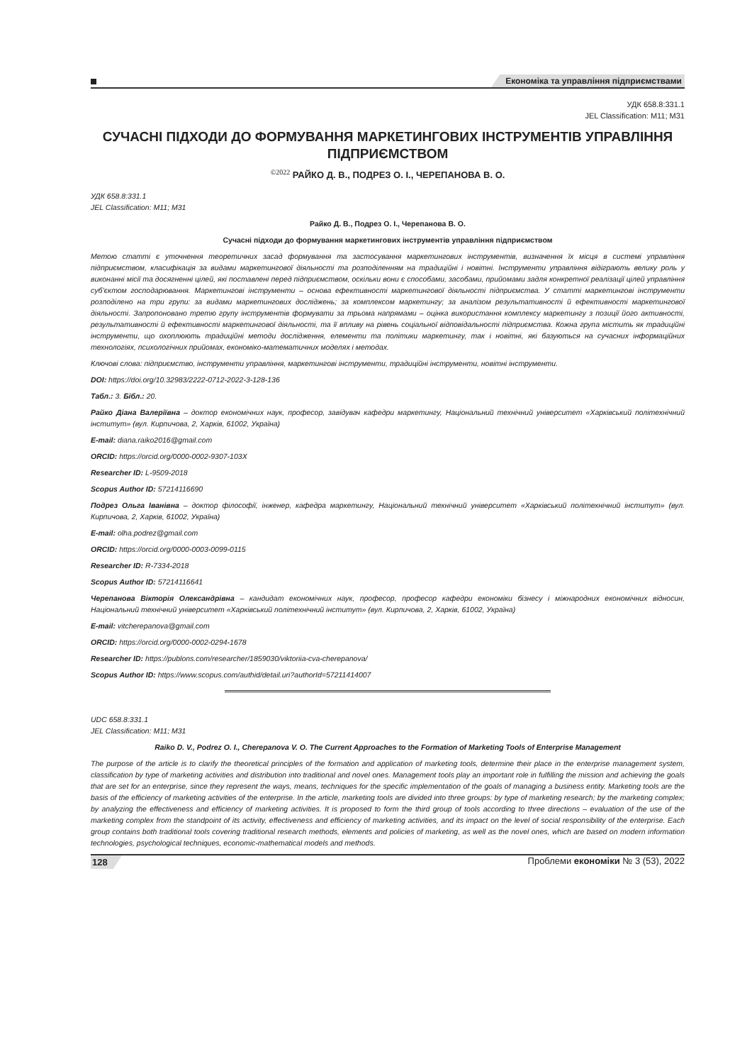Економіка та управління підприємствами
УДК 658.8:331.1
JEL Classification: M11; M31
СУЧАСНІ ПІДХОДИ ДО ФОРМУВАННЯ МАРКЕТИНГОВИХ ІНСТРУМЕНТІВ УПРАВЛІННЯ ПІДПРИЄМСТВОМ
<sup>©2022</sup> РАЙКО Д. В., ПОДРЕЗ О. І., ЧЕРЕПАНОВА В. О.
УДК 658.8:331.1
JEL Classification: M11; M31
Райко Д. В., Подрез О. І., Черепанова В. О.
Сучасні підходи до формування маркетингових інструментів управління підприємством
Метою статті є уточнення теоретичних засад формування та застосування маркетингових інструментів, визначення їх місця в системі управління підприємством, класифікація за видами маркетингової діяльності та розподіленням на традиційні і новітні. Інструменти управління відіграють велику роль у виконанні місії та досягненні цілей, які поставлені перед підприємством, оскільки вони є способами, засобами, прийомами задля конкретної реалізації цілей управління суб’єктом господарювання. Маркетингові інструменти – основа ефективності маркетингової діяльності підприємства. У статті маркетингові інструменти розподілено на три групи: за видами маркетингових досліджень; за комплексом маркетингу; за аналізом результативності й ефективності маркетингової діяльності. Запропоновано третю групу інструментів формувати за трьома напрямами – оцінка використання комплексу маркетингу з позиції його активності, результативності й ефективності маркетингової діяльності, та її впливу на рівень соціальної відповідальності підприємства. Кожна група містить як традиційні інструменти, що охоплюють традиційні методи дослідження, елементи та політики маркетингу, так і новітні, які базуються на сучасних інформаційних технологіях, психологічних прийомах, економіко-математичних моделях і методах.
Ключові слова: підприємство, інструменти управління, маркетингові інструменти, традиційні інструменти, новітні інструменти.
DOI: https://doi.org/10.32983/2222-0712-2022-3-128-136
Табл.: 3. Бібл.: 20.
Райко Діана Валеріївна – доктор економічних наук, професор, завідувач кафедри маркетингу, Національний технічний університет «Харківський політехнічний інститут» (вул. Кирпичова, 2, Харків, 61002, Україна)
E-mail: diana.raiko2016@gmail.com
ORCID: https://orcid.org/0000-0002-9307-103X
Researcher ID: L-9509-2018
Scopus Author ID: 57214116690
Подрез Ольга Іванівна – доктор філософії, інженер, кафедра маркетингу, Національний технічний університет «Харківський політехнічний інститут» (вул. Кирпичова, 2, Харків, 61002, Україна)
E-mail: olha.podrez@gmail.com
ORCID: https://orcid.org/0000-0003-0099-0115
Researcher ID: R-7334-2018
Scopus Author ID: 57214116641
Черепанова Вікторія Олександрівна – кандидат економічних наук, професор, професор кафедри економіки бізнесу і міжнародних економічних відносин, Національний технічний університет «Харківський політехнічний інститут» (вул. Кирпичова, 2, Харків, 61002, Україна)
E-mail: vitcherepanova@gmail.com
ORCID: https://orcid.org/0000-0002-0294-1678
Researcher ID: https://publons.com/researcher/1859030/viktoriia-cva-cherepanova/
Scopus Author ID: https://www.scopus.com/authid/detail.uri?authorId=57211414007
UDC 658.8:331.1
JEL Classification: M11; M31
Raiko D. V., Podrez O. I., Cherepanova V. O. The Current Approaches to the Formation of Marketing Tools of Enterprise Management
The purpose of the article is to clarify the theoretical principles of the formation and application of marketing tools, determine their place in the enterprise management system, classification by type of marketing activities and distribution into traditional and novel ones. Management tools play an important role in fulfilling the mission and achieving the goals that are set for an enterprise, since they represent the ways, means, techniques for the specific implementation of the goals of managing a business entity. Marketing tools are the basis of the efficiency of marketing activities of the enterprise. In the article, marketing tools are divided into three groups: by type of marketing research; by the marketing complex; by analyzing the effectiveness and efficiency of marketing activities. It is proposed to form the third group of tools according to three directions – evaluation of the use of the marketing complex from the standpoint of its activity, effectiveness and efficiency of marketing activities, and its impact on the level of social responsibility of the enterprise. Each group contains both traditional tools covering traditional research methods, elements and policies of marketing, as well as the novel ones, which are based on modern information technologies, psychological techniques, economic-mathematical models and methods.
128 Проблеми економіки № 3 (53), 2022